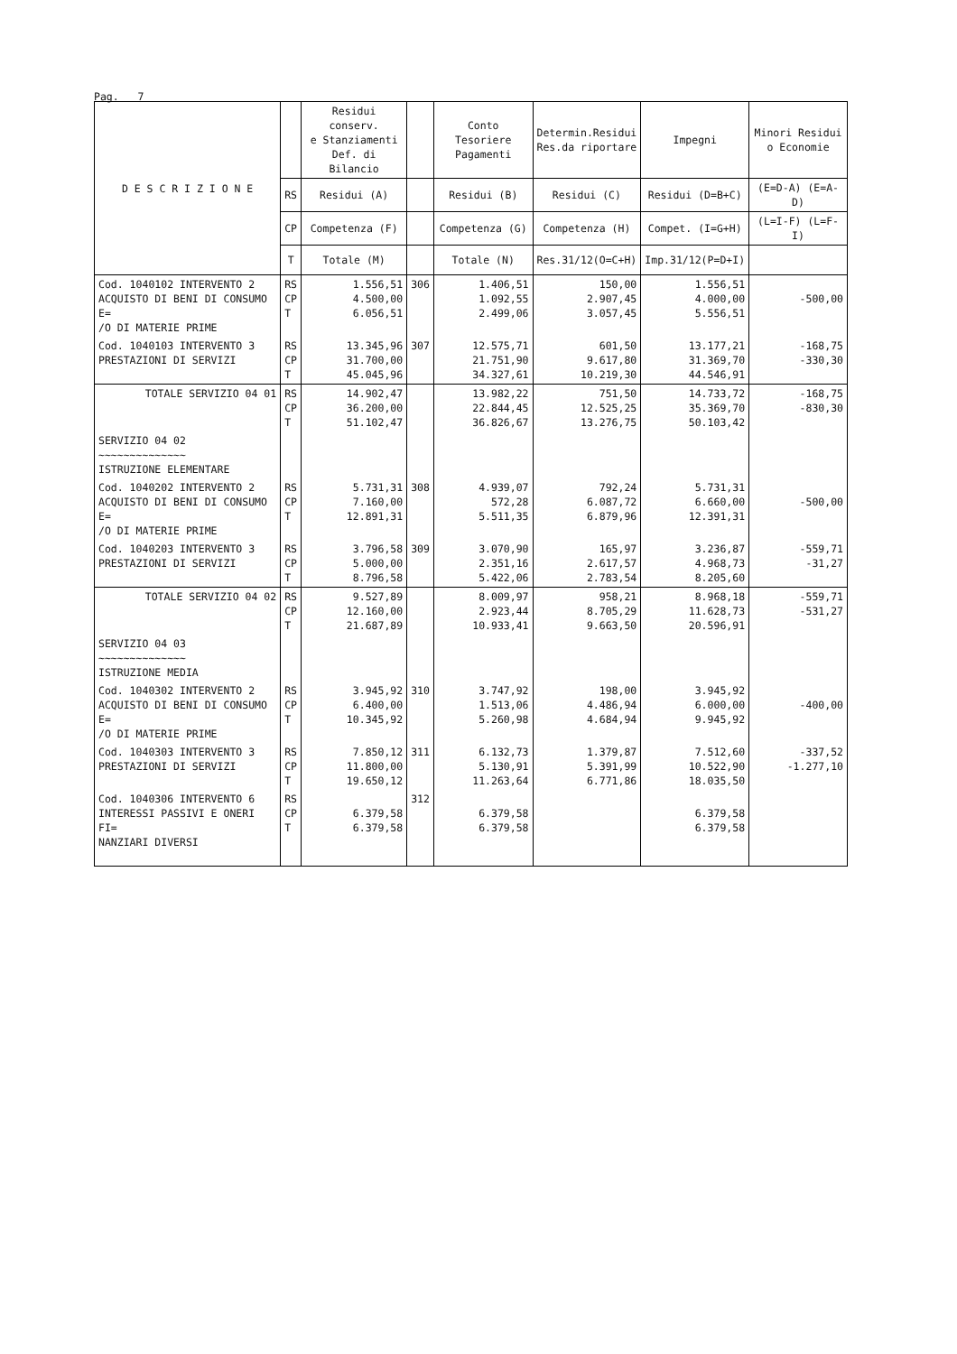Pag. 7
| D E S C R I Z I O N E | | Residui conserv. e Stanziamenti Def. di Bilancio | | Conto Tesoriere Pagamenti | Determin.Residui Res.da riportare | Impegni | Minori Residui o Economie |
| --- | --- | --- | --- | --- | --- | --- | --- |
| | RS | Residui (A) | | Residui (B) | Residui (C) | Residui (D=B+C) | (E=D-A) (E=A-D) |
| | CP | Competenza (F) | | Competenza (G) | Competenza (H) | Compet. (I=G+H) | (L=I-F) (L=F-I) |
| | T | Totale (M) | | Totale (N) | Res.31/12(O=C+H) | Imp.31/12(P=D+I) | |
| Cod. 1040102 INTERVENTO 2 ACQUISTO DI BENI DI CONSUMO E= /O DI MATERIE PRIME | RS CP T | 1.556,51 4.500,00 6.056,51 | 306 | 1.406,51 1.092,55 2.499,06 | 150,00 2.907,45 3.057,45 | 1.556,51 4.000,00 5.556,51 | -500,00 |
| Cod. 1040103 INTERVENTO 3 PRESTAZIONI DI SERVIZI | RS CP T | 13.345,96 31.700,00 45.045,96 | 307 | 12.575,71 21.751,90 34.327,61 | 601,50 9.617,80 10.219,30 | 13.177,21 31.369,70 44.546,91 | -168,75 -330,30 |
| TOTALE SERVIZIO 04 01 | RS CP T | 14.902,47 36.200,00 51.102,47 | | 13.982,22 22.844,45 36.826,67 | 751,50 12.525,25 13.276,75 | 14.733,72 35.369,70 50.103,42 | -168,75 -830,30 |
| SERVIZIO 04 02 ~~~~~~~~~~~~~~ ISTRUZIONE ELEMENTARE | | | | | | | |
| Cod. 1040202 INTERVENTO 2 ACQUISTO DI BENI DI CONSUMO E= /O DI MATERIE PRIME | RS CP T | 5.731,31 7.160,00 12.891,31 | 308 | 4.939,07 572,28 5.511,35 | 792,24 6.087,72 6.879,96 | 5.731,31 6.660,00 12.391,31 | -500,00 |
| Cod. 1040203 INTERVENTO 3 PRESTAZIONI DI SERVIZI | RS CP T | 3.796,58 5.000,00 8.796,58 | 309 | 3.070,90 2.351,16 5.422,06 | 165,97 2.617,57 2.783,54 | 3.236,87 4.968,73 8.205,60 | -559,71 -31,27 |
| TOTALE SERVIZIO 04 02 | RS CP T | 9.527,89 12.160,00 21.687,89 | | 8.009,97 2.923,44 10.933,41 | 958,21 8.705,29 9.663,50 | 8.968,18 11.628,73 20.596,91 | -559,71 -531,27 |
| SERVIZIO 04 03 ~~~~~~~~~~~~~~ ISTRUZIONE MEDIA | | | | | | | |
| Cod. 1040302 INTERVENTO 2 ACQUISTO DI BENI DI CONSUMO E= /O DI MATERIE PRIME | RS CP T | 3.945,92 6.400,00 10.345,92 | 310 | 3.747,92 1.513,06 5.260,98 | 198,00 4.486,94 4.684,94 | 3.945,92 6.000,00 9.945,92 | -400,00 |
| Cod. 1040303 INTERVENTO 3 PRESTAZIONI DI SERVIZI | RS CP T | 7.850,12 11.800,00 19.650,12 | 311 | 6.132,73 5.130,91 11.263,64 | 1.379,87 5.391,99 6.771,86 | 7.512,60 10.522,90 18.035,50 | -337,52 -1.277,10 |
| Cod. 1040306 INTERVENTO 6 INTERESSI PASSIVI E ONERI FI= NANZIARI DIVERSI | RS CP T | 6.379,58 6.379,58 | 312 | 6.379,58 6.379,58 | | 6.379,58 6.379,58 | |